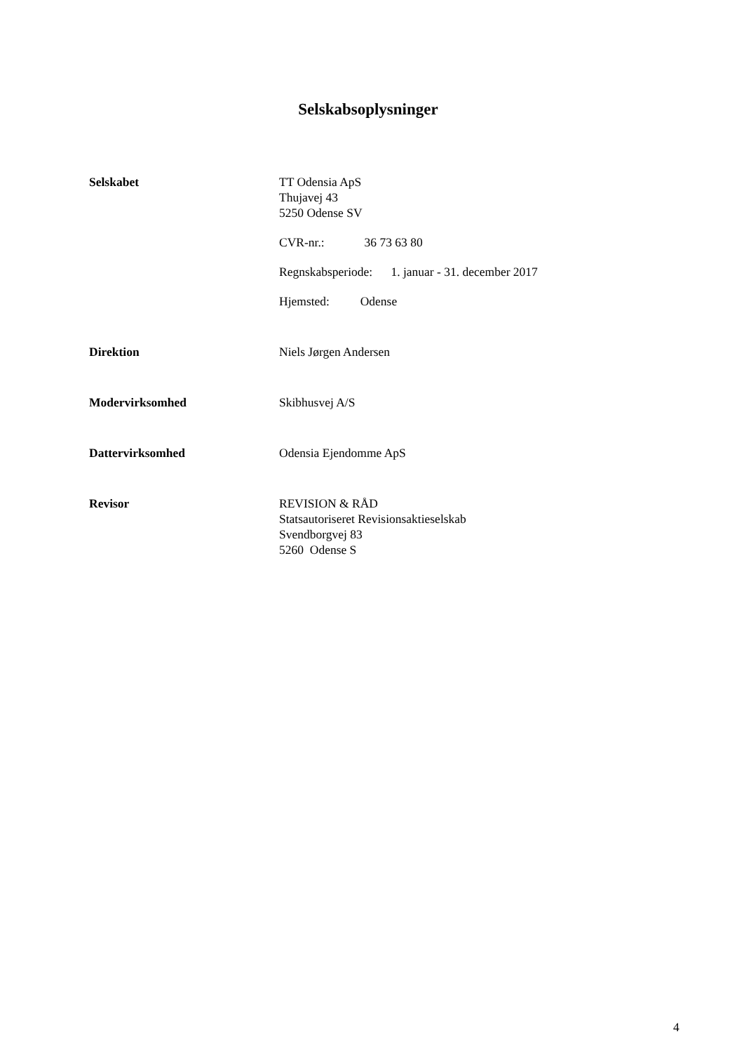Selskabsoplysninger
Selskabet TT Odensia ApS
Thujavej 43
5250 Odense SV
CVR-nr.: 36 73 63 80
Regnskabsperiode: 1. januar - 31. december 2017
Hjemsted: Odense
Direktion Niels Jørgen Andersen
Modervirksomhed Skibhusvej A/S
Dattervirksomhed Odensia Ejendomme ApS
Revisor REVISION & RÅD
Statsautoriseret Revisionsaktieselskab
Svendborgvej 83
5260 Odense S
4